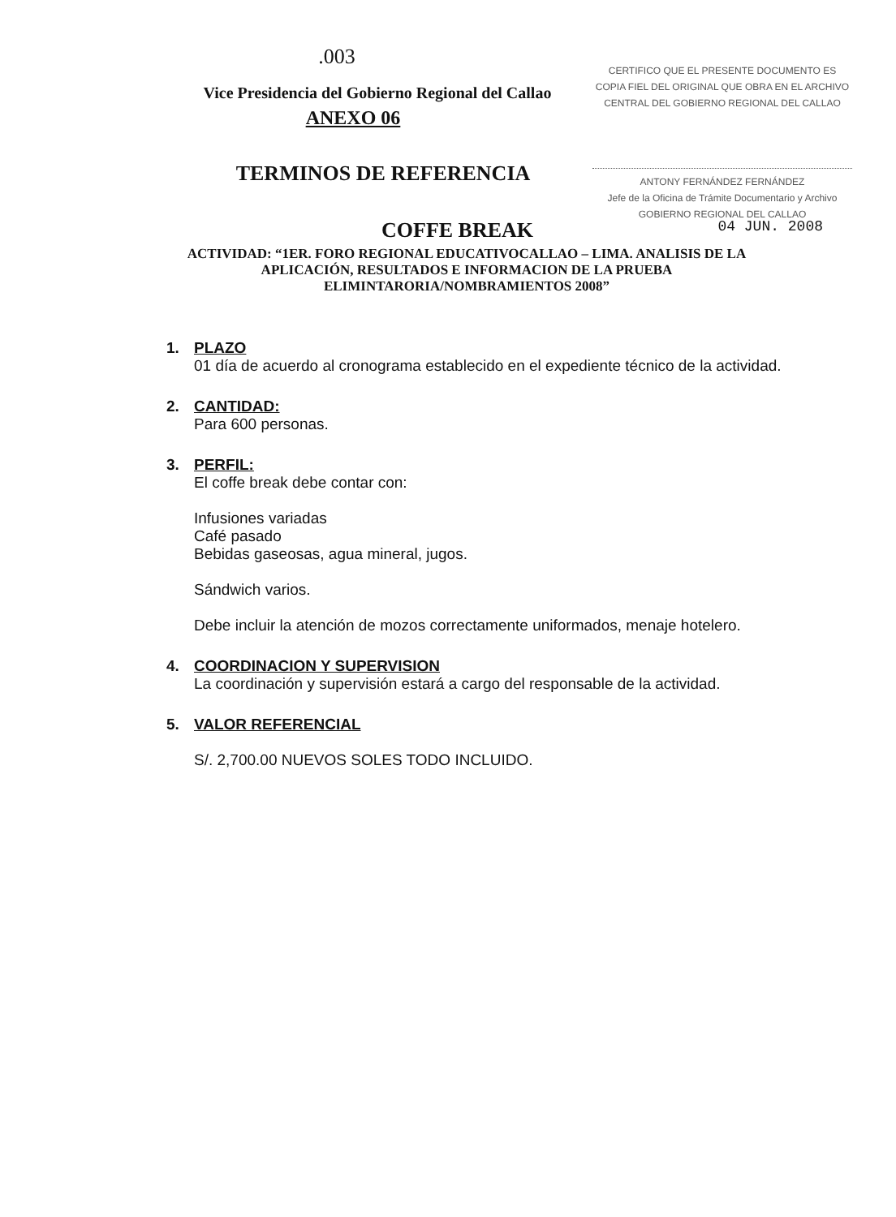.003
Vice Presidencia del Gobierno Regional del Callao
ANEXO 06
CERTIFICO QUE EL PRESENTE DOCUMENTO ES
COPIA FIEL DEL ORIGINAL QUE OBRA EN EL ARCHIVO
CENTRAL DEL GOBIERNO REGIONAL DEL CALLAO
ANTONY FERNÁNDEZ FERNÁNDEZ
Jefe de la Oficina de Trámite Documentario y Archivo
GOBIERNO REGIONAL DEL CALLAO
TERMINOS DE REFERENCIA
COFFE BREAK 04 JUN. 2008
ACTIVIDAD: “1ER. FORO REGIONAL EDUCATIVOCALLAO – LIMA. ANALISIS DE LA APLICACIÓN, RESULTADOS E INFORMACION DE LA PRUEBA ELIMINTARORIA/NOMBRAMIENTOS 2008”
1. PLAZO
01 día de acuerdo al cronograma establecido en el expediente técnico de la actividad.
2. CANTIDAD:
Para 600 personas.
3. PERFIL:
El coffe break debe contar con:
Infusiones variadas
Café pasado
Bebidas gaseosas, agua mineral, jugos.
Sándwich varios.
Debe incluir la atención de mozos correctamente uniformados, menaje hotelero.
4. COORDINACION Y SUPERVISION
La coordinación y supervisión estará a cargo del responsable de la actividad.
5. VALOR REFERENCIAL
S/. 2,700.00 NUEVOS SOLES TODO INCLUIDO.